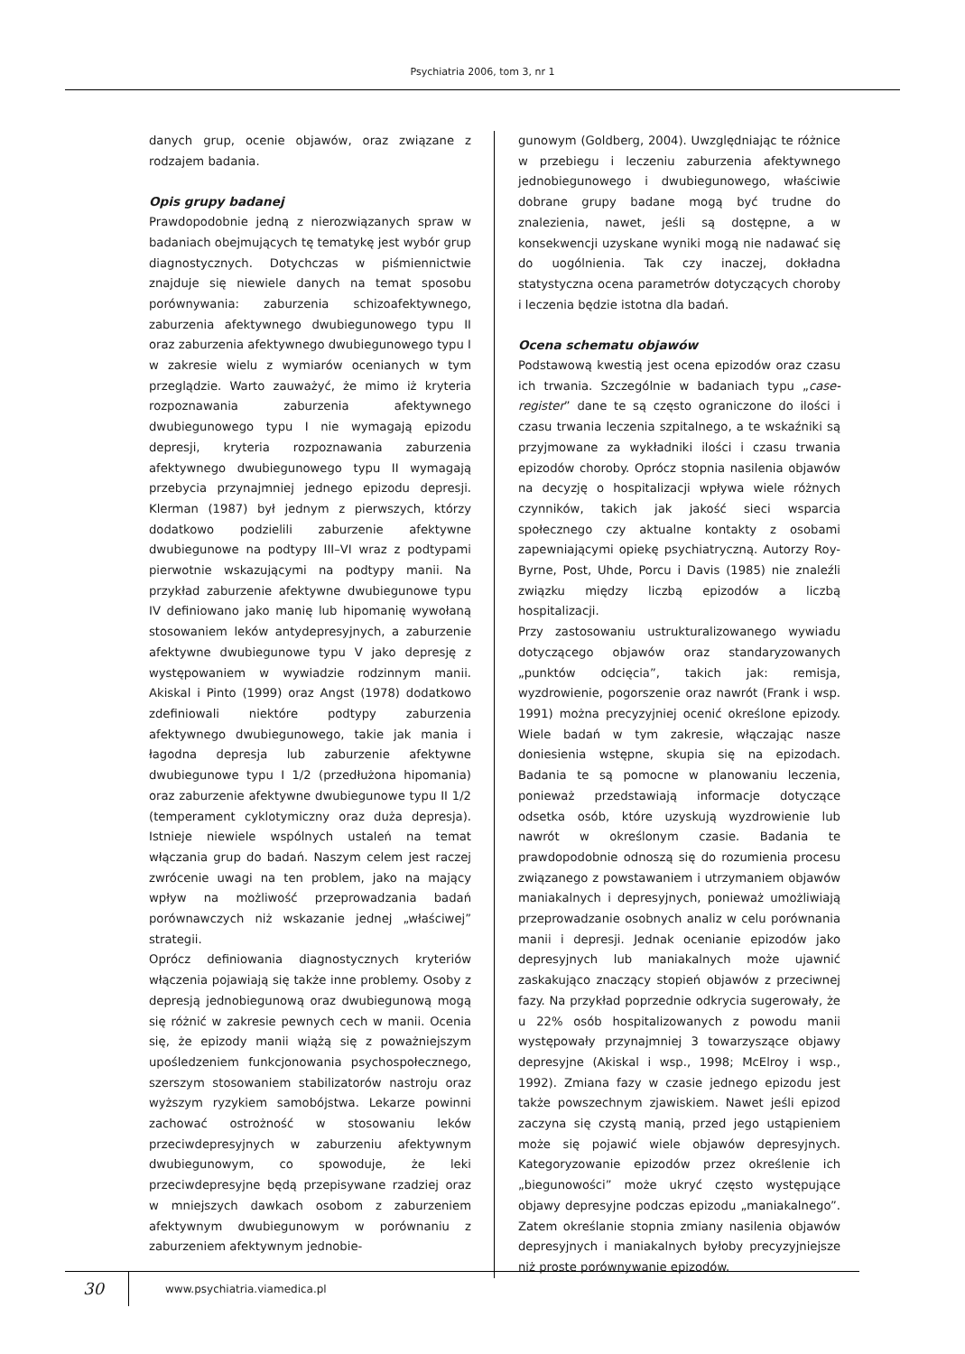Psychiatria 2006, tom 3, nr 1
danych grup, ocenie objawów, oraz związane z rodzajem badania.
Opis grupy badanej
Prawdopodobnie jedną z nierozwiązanych spraw w badaniach obejmujących tę tematykę jest wybór grup diagnostycznych. Dotychczas w piśmiennictwie znajduje się niewiele danych na temat sposobu porównywania: zaburzenia schizoafektywnego, zaburzenia afektywnego dwubiegunowego typu II oraz zaburzenia afektywnego dwubiegunowego typu I w zakresie wielu z wymiarów ocenianych w tym przeglądzie. Warto zauważyć, że mimo iż kryteria rozpoznawania zaburzenia afektywnego dwubiegunowego typu I nie wymagają epizodu depresji, kryteria rozpoznawania zaburzenia afektywnego dwubiegunowego typu II wymagają przebycia przynajmniej jednego epizodu depresji. Klerman (1987) był jednym z pierwszych, którzy dodatkowo podzielili zaburzenie afektywne dwubiegunowe na podtypy III–VI wraz z podtypami pierwotnie wskazującymi na podtypy manii. Na przykład zaburzenie afektywne dwubiegunowe typu IV definiowano jako manię lub hipomanię wywołaną stosowaniem leków antydepresyjnych, a zaburzenie afektywne dwubiegunowe typu V jako depresję z występowaniem w wywiadzie rodzinnym manii. Akiskal i Pinto (1999) oraz Angst (1978) dodatkowo zdefiniowali niektóre podtypy zaburzenia afektywnego dwubiegunowego, takie jak mania i łagodna depresja lub zaburzenie afektywne dwubiegunowe typu I 1/2 (przedłużona hipomania) oraz zaburzenie afektywne dwubiegunowe typu II 1/2 (temperament cyklotymiczny oraz duża depresja). Istnieje niewiele wspólnych ustaleń na temat włączania grup do badań. Naszym celem jest raczej zwrócenie uwagi na ten problem, jako na mający wpływ na możliwość przeprowadzania badań porównawczych niż wskazanie jednej „właściwej” strategii.
Oprócz definiowania diagnostycznych kryteriów włączenia pojawiają się także inne problemy. Osoby z depresją jednobiegunową oraz dwubiegunową mogą się różnić w zakresie pewnych cech w manii. Ocenia się, że epizody manii wiążą się z poważniejszym upośledzeniem funkcjonowania psychospołecznego, szerszym stosowaniem stabilizatorów nastroju oraz wyższym ryzykiem samobójstwa. Lekarze powinni zachować ostrożność w stosowaniu leków przeciwdepresyjnych w zaburzeniu afektywnym dwubiegunowym, co spowoduje, że leki przeciwdepresyjne będą przepisywane rzadziej oraz w mniejszych dawkach osobom z zaburzeniem afektywnym dwubiegunowym w porównaniu z zaburzeniem afektywnym jednobie-
gunowym (Goldberg, 2004). Uwzględniając te różnice w przebiegu i leczeniu zaburzenia afektywnego jednobiegunowego i dwubiegunowego, właściwie dobrane grupy badane mogą być trudne do znalezienia, nawet, jeśli są dostępne, a w konsekwencji uzyskane wyniki mogą nie nadawać się do uogólnienia. Tak czy inaczej, dokładna statystyczna ocena parametrów dotyczących choroby i leczenia będzie istotna dla badań.
Ocena schematu objawów
Podstawową kwestią jest ocena epizodów oraz czasu ich trwania. Szczególnie w badaniach typu „case-register” dane te są często ograniczone do ilości i czasu trwania leczenia szpitalnego, a te wskaźniki są przyjmowane za wykładniki ilości i czasu trwania epizodów choroby. Oprócz stopnia nasilenia objawów na decyzję o hospitalizacji wpływa wiele różnych czynników, takich jak jakość sieci wsparcia społecznego czy aktualne kontakty z osobami zapewniającymi opiekę psychiatryczną. Autorzy Roy-Byrne, Post, Uhde, Porcu i Davis (1985) nie znaleźli związku między liczbą epizodów a liczbą hospitalizacji.
Przy zastosowaniu ustrukturalizowanego wywiadu dotyczącego objawów oraz standaryzowanych „punktów odcięcia”, takich jak: remisja, wyzdrowienie, pogorszenie oraz nawrót (Frank i wsp. 1991) można precyzyjniej ocenić określone epizody. Wiele badań w tym zakresie, włączając nasze doniesienia wstępne, skupia się na epizodach. Badania te są pomocne w planowaniu leczenia, ponieważ przedstawiają informacje dotyczące odsetka osób, które uzyskują wyzdrowienie lub nawrót w określonym czasie. Badania te prawdopodobnie odnoszą się do rozumienia procesu związanego z powstawaniem i utrzymaniem objawów maniakalnych i depresyjnych, ponieważ umożliwiają przeprowadzanie osobnych analiz w celu porównania manii i depresji. Jednak ocenianie epizodów jako depresyjnych lub maniakalnych może ujawnić zaskakująco znaczący stopień objawów z przeciwnej fazy. Na przykład poprzednie odkrycia sugerowały, że u 22% osób hospitalizowanych z powodu manii występowały przynajmniej 3 towarzyszące objawy depresyjne (Akiskal i wsp., 1998; McElroy i wsp., 1992). Zmiana fazy w czasie jednego epizodu jest także powszechnym zjawiskiem. Nawet jeśli epizod zaczyna się czystą manią, przed jego ustąpieniem może się pojawić wiele objawów depresyjnych. Kategoryzowanie epizodów przez określenie ich „biegunowości” może ukryć często występujące objawy depresyjne podczas epizodu „maniakalnego”. Zatem określanie stopnia zmiany nasilenia objawów depresyjnych i maniakalnych byłoby precyzyjniejsze niż proste porównywanie epizodów.
30
www.psychiatria.viamedica.pl